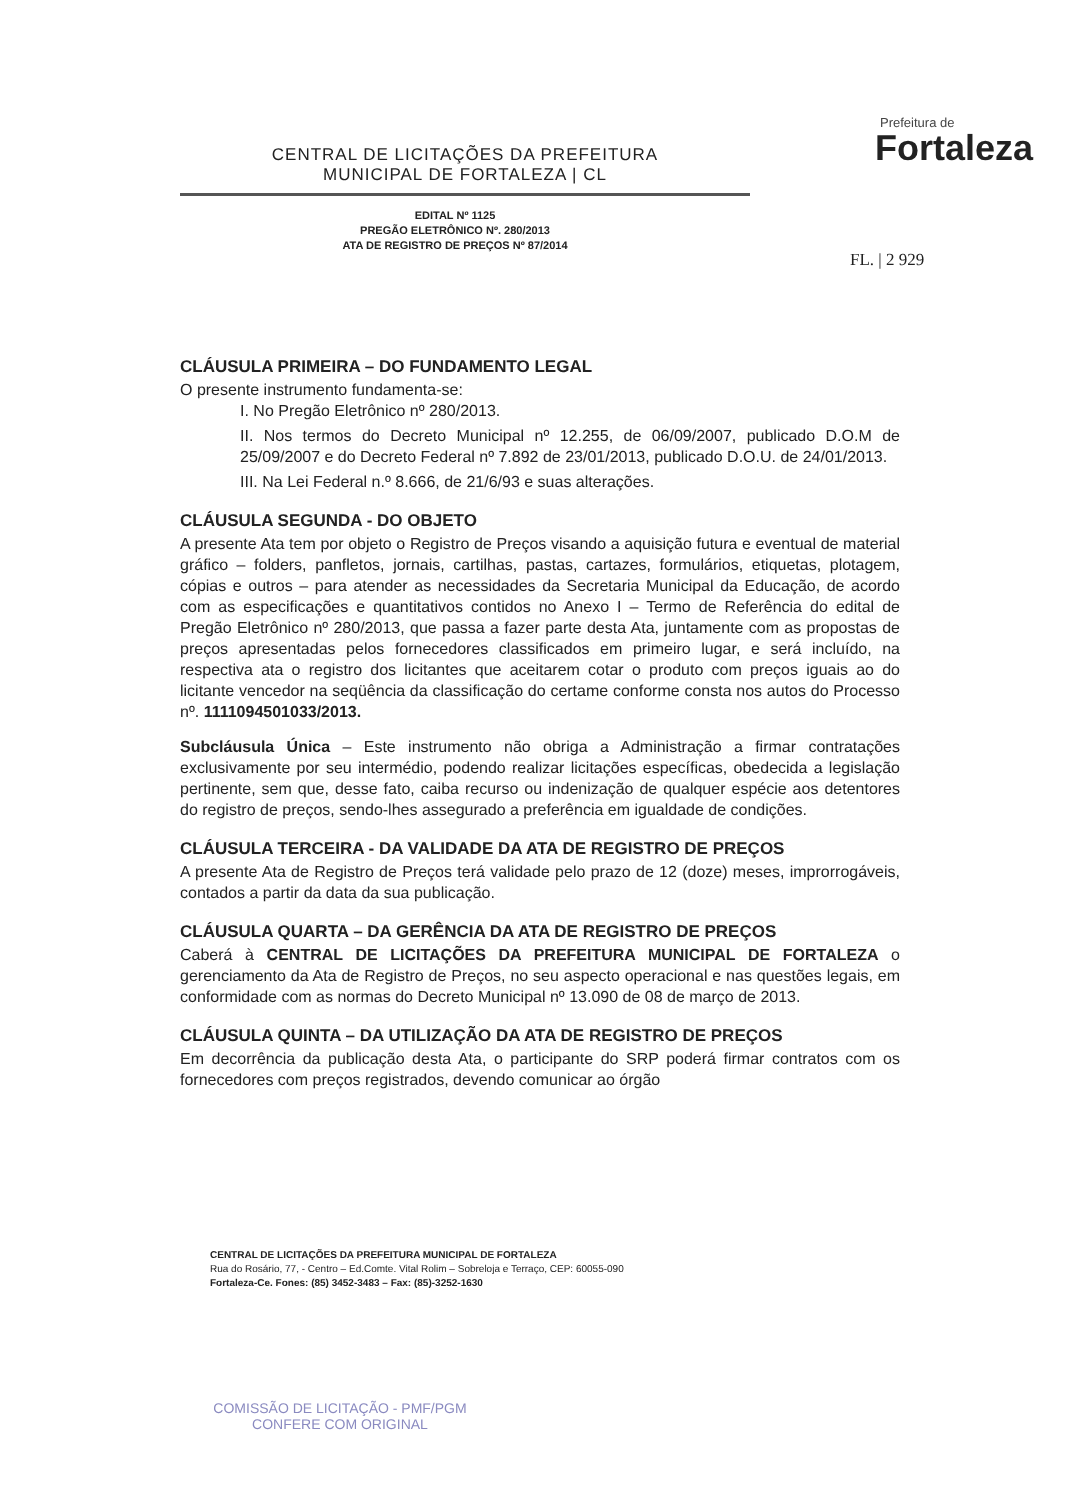CENTRAL DE LICITAÇÕES DA PREFEITURA
MUNICIPAL DE FORTALEZA | CL
Prefeitura de
Fortaleza
EDITAL Nº 1125
PREGÃO ELETRÔNICO Nº. 280/2013
ATA DE REGISTRO DE PREÇOS Nº 87/2014
FL. | 2 929
CLÁUSULA PRIMEIRA – DO FUNDAMENTO LEGAL
O presente instrumento fundamenta-se:
I. No Pregão Eletrônico nº 280/2013.
II. Nos termos do Decreto Municipal nº 12.255, de 06/09/2007, publicado D.O.M de 25/09/2007 e do Decreto Federal nº 7.892 de 23/01/2013, publicado D.O.U. de 24/01/2013.
III. Na Lei Federal n.º 8.666, de 21/6/93 e suas alterações.
CLÁUSULA SEGUNDA - DO OBJETO
A presente Ata tem por objeto o Registro de Preços visando a aquisição futura e eventual de material gráfico – folders, panfletos, jornais, cartilhas, pastas, cartazes, formulários, etiquetas, plotagem, cópias e outros – para atender as necessidades da Secretaria Municipal da Educação, de acordo com as especificações e quantitativos contidos no Anexo I – Termo de Referência do edital de Pregão Eletrônico nº 280/2013, que passa a fazer parte desta Ata, juntamente com as propostas de preços apresentadas pelos fornecedores classificados em primeiro lugar, e será incluído, na respectiva ata o registro dos licitantes que aceitarem cotar o produto com preços iguais ao do licitante vencedor na seqüência da classificação do certame conforme consta nos autos do Processo nº. 1111094501033/2013.
Subcláusula Única – Este instrumento não obriga a Administração a firmar contratações exclusivamente por seu intermédio, podendo realizar licitações específicas, obedecida a legislação pertinente, sem que, desse fato, caiba recurso ou indenização de qualquer espécie aos detentores do registro de preços, sendo-lhes assegurado a preferência em igualdade de condições.
CLÁUSULA TERCEIRA - DA VALIDADE DA ATA DE REGISTRO DE PREÇOS
A presente Ata de Registro de Preços terá validade pelo prazo de 12 (doze) meses, improrrogáveis, contados a partir da data da sua publicação.
CLÁUSULA QUARTA – DA GERÊNCIA DA ATA DE REGISTRO DE PREÇOS
Caberá à CENTRAL DE LICITAÇÕES DA PREFEITURA MUNICIPAL DE FORTALEZA o gerenciamento da Ata de Registro de Preços, no seu aspecto operacional e nas questões legais, em conformidade com as normas do Decreto Municipal nº 13.090 de 08 de março de 2013.
CLÁUSULA QUINTA – DA UTILIZAÇÃO DA ATA DE REGISTRO DE PREÇOS
Em decorrência da publicação desta Ata, o participante do SRP poderá firmar contratos com os fornecedores com preços registrados, devendo comunicar ao órgão
CENTRAL DE LICITAÇÕES DA PREFEITURA MUNICIPAL DE FORTALEZA
Rua do Rosário, 77, - Centro – Ed.Comte. Vital Rolim – Sobreloja e Terraço, CEP: 60055-090
Fortaleza-Ce. Fones: (85) 3452-3483 – Fax: (85)-3252-1630
COMISSÃO DE LICITAÇÃO - PMF/PGM
CONFERE COM ORIGINAL